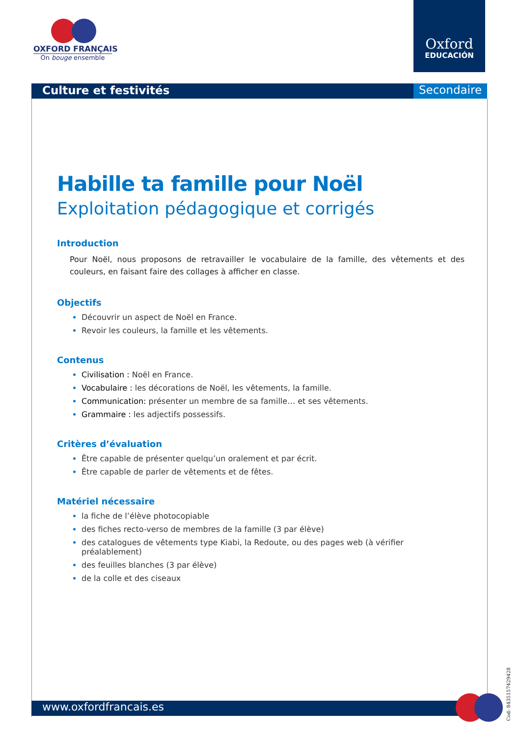OXFORD FRANÇAIS
On bouge ensemble
Oxford
EDUCACIÓN
Culture et festivités Secondaire
Habille ta famille pour Noël
Exploitation pédagogique et corrigés
Introduction
Pour Noël, nous proposons de retravailler le vocabulaire de la famille, des vêtements et des couleurs, en faisant faire des collages à afficher en classe.
Objectifs
Découvrir un aspect de Noël en France.
Revoir les couleurs, la famille et les vêtements.
Contenus
Civilisation : Noël en France.
Vocabulaire : les décorations de Noël, les vêtements, la famille.
Communication: présenter un membre de sa famille… et ses vêtements.
Grammaire : les adjectifs possessifs.
Critères d’évaluation
Être capable de présenter quelqu’un oralement et par écrit.
Être capable de parler de vêtements et de fêtes.
Matériel nécessaire
la fiche de l’élève photocopiable
des fiches recto-verso de membres de la famille (3 par élève)
des catalogues de vêtements type Kiabi, la Redoute, ou des pages web (à vérifier préalablement)
des feuilles blanches (3 par élève)
de la colle et des ciseaux
www.oxfordfrancais.es
Cod: 8435157429428